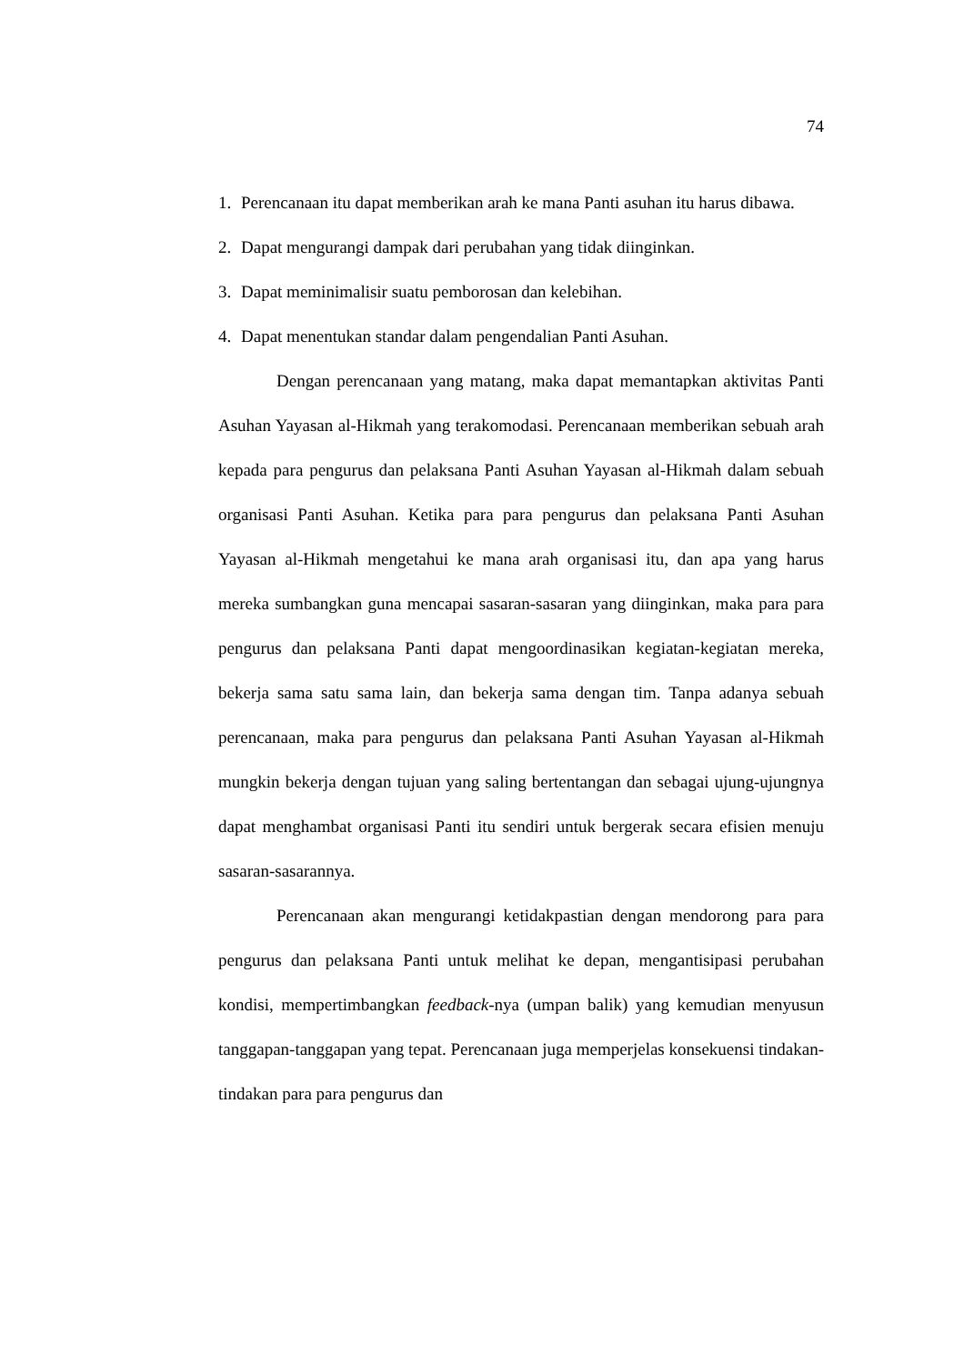74
1. Perencanaan itu dapat memberikan arah ke mana Panti asuhan itu harus dibawa.
2. Dapat mengurangi dampak dari perubahan yang tidak diinginkan.
3. Dapat meminimalisir suatu pemborosan dan kelebihan.
4. Dapat menentukan standar dalam pengendalian Panti Asuhan.
Dengan perencanaan yang matang, maka dapat memantapkan aktivitas Panti Asuhan Yayasan al-Hikmah yang terakomodasi. Perencanaan memberikan sebuah arah kepada para pengurus dan pelaksana Panti Asuhan Yayasan al-Hikmah dalam sebuah organisasi Panti Asuhan. Ketika para para pengurus dan pelaksana Panti Asuhan Yayasan al-Hikmah mengetahui ke mana arah organisasi itu, dan apa yang harus mereka sumbangkan guna mencapai sasaran-sasaran yang diinginkan, maka para para pengurus dan pelaksana Panti dapat mengoordinasikan kegiatan-kegiatan mereka, bekerja sama satu sama lain, dan bekerja sama dengan tim. Tanpa adanya sebuah perencanaan, maka para pengurus dan pelaksana Panti Asuhan Yayasan al-Hikmah mungkin bekerja dengan tujuan yang saling bertentangan dan sebagai ujung-ujungnya dapat menghambat organisasi Panti itu sendiri untuk bergerak secara efisien menuju sasaran-sasarannya.
Perencanaan akan mengurangi ketidakpastian dengan mendorong para para pengurus dan pelaksana Panti untuk melihat ke depan, mengantisipasi perubahan kondisi, mempertimbangkan feedback-nya (umpan balik) yang kemudian menyusun tanggapan-tanggapan yang tepat. Perencanaan juga memperjelas konsekuensi tindakan-tindakan para para pengurus dan